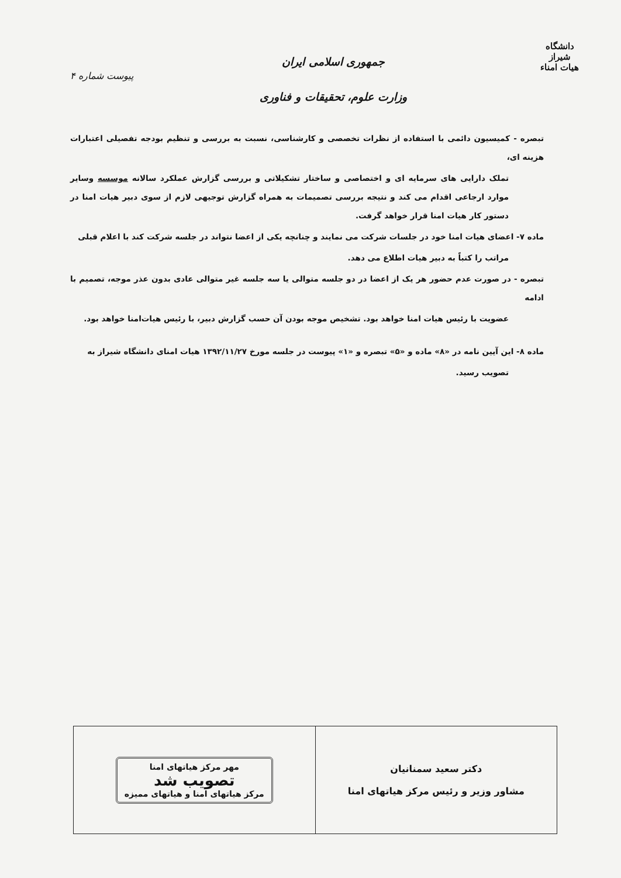دانشگاه شیراز
هیات امناء
جمهوری اسلامی ایران
وزارت علوم، تحقیقات و فناوری
پیوست شماره ۴
تبصره - کمیسیون دائمی با استفاده از نظرات تخصصی و کارشناسی، نسبت به بررسی و تنظیم بودجه تفصیلی اعتبارات هزینه ای،
تملک دارایی های سرمایه ای و اختصاصی و ساختار تشکیلاتی و بررسی گزارش عملکرد سالانه موسسه وسایر موارد ارجاعی اقدام می کند و نتیجه بررسی تصمیمات به همراه گزارش توجیهی لازم از سوی دبیر هیات امنا در دستور کار هیات امنا قرار خواهد گرفت.
ماده ۷- اعضای هیات امنا خود در جلسات شرکت می نمایند و چنانچه یکی از اعضا نتواند در جلسه شرکت کند با اعلام قبلی
مراتب را کتباً به دبیر هیات اطلاع می دهد.
تبصره - در صورت عدم حضور هر یک از اعضا در دو جلسه متوالی یا سه جلسه غیر متوالی عادی بدون عذر موجه، تصمیم با ادامه
عضویت با رئیس هیات امنا خواهد بود. تشخیص موجه بودن آن حسب گزارش دبیر، با رئیس هیات‌امنا خواهد بود.
ماده ۸- این آیین نامه در «۸» ماده و «۵» تبصره و «۱» پیوست در جلسه مورخ ۱۳۹۲/۱۱/۲۷ هیات امنای دانشگاه شیراز به
تصویب رسید.
| دکتر سعید سمنانیان مشاور وزیر و رئیس مرکز هیاتهای امنا | مهر مرکز هیاتهای امنا تصویب شد مرکز هیاتهای امنا و هیاتهای ممیزه |